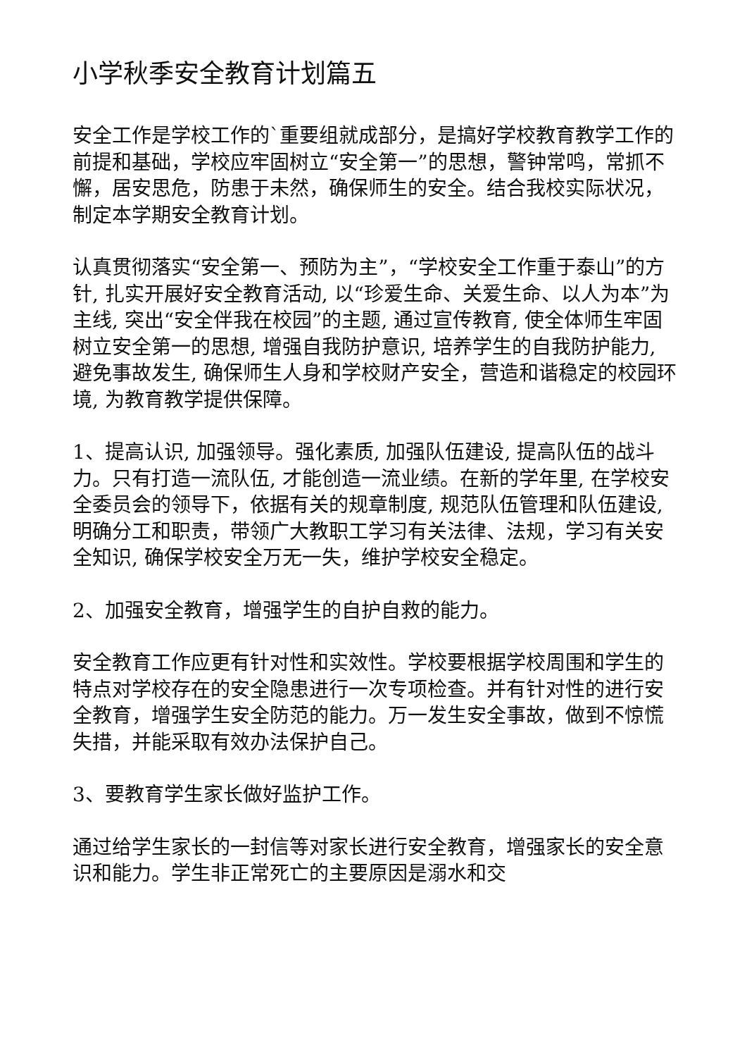小学秋季安全教育计划篇五
安全工作是学校工作的`重要组就成部分，是搞好学校教育教学工作的前提和基础，学校应牢固树立“安全第一”的思想，警钟常鸣，常抓不懈，居安思危，防患于未然，确保师生的安全。结合我校实际状况，制定本学期安全教育计划。
认真贯彻落实“安全第一、预防为主”，“学校安全工作重于泰山”的方针, 扎实开展好安全教育活动, 以“珍爱生命、关爱生命、以人为本”为主线, 突出“安全伴我在校园”的主题, 通过宣传教育, 使全体师生牢固树立安全第一的思想, 增强自我防护意识, 培养学生的自我防护能力, 避免事故发生, 确保师生人身和学校财产安全，营造和谐稳定的校园环境, 为教育教学提供保障。
1、提高认识, 加强领导。强化素质, 加强队伍建设, 提高队伍的战斗力。只有打造一流队伍, 才能创造一流业绩。在新的学年里, 在学校安全委员会的领导下，依据有关的规章制度, 规范队伍管理和队伍建设, 明确分工和职责，带领广大教职工学习有关法律、法规，学习有关安全知识, 确保学校安全万无一失，维护学校安全稳定。
2、加强安全教育，增强学生的自护自救的能力。
安全教育工作应更有针对性和实效性。学校要根据学校周围和学生的特点对学校存在的安全隐患进行一次专项检查。并有针对性的进行安全教育，增强学生安全防范的能力。万一发生安全事故，做到不惊慌失措，并能采取有效办法保护自己。
3、要教育学生家长做好监护工作。
通过给学生家长的一封信等对家长进行安全教育，增强家长的安全意识和能力。学生非正常死亡的主要原因是溺水和交